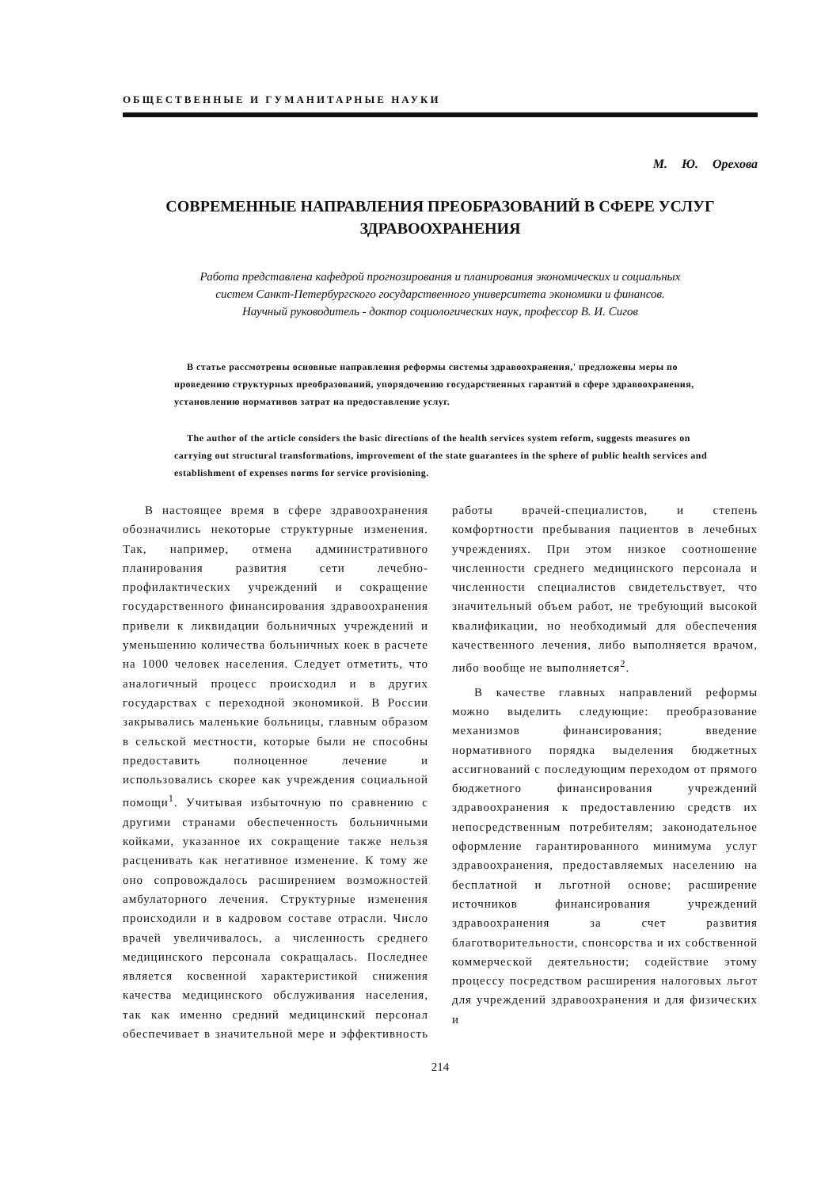ОБЩЕСТВЕННЫЕ И ГУМАНИТАРНЫЕ НАУКИ
М. Ю. Орехова
СОВРЕМЕННЫЕ НАПРАВЛЕНИЯ ПРЕОБРАЗОВАНИЙ В СФЕРЕ УСЛУГ ЗДРАВООХРАНЕНИЯ
Работа представлена кафедрой прогнозирования и планирования экономических и социальных
систем Санкт-Петербургского государственного университета экономики и финансов.
Научный руководитель - доктор социологических наук, профессор В. И. Сигов
В статье рассмотрены основные направления реформы системы здравоохранения,' предложены меры по проведению структурных преобразований, упорядочению государственных гарантий в сфере здравоохранения, установлению нормативов затрат на предоставление услуг.
The author of the article considers the basic directions of the health services system reform, suggests measures on carrying out structural transformations, improvement of the state guarantees in the sphere of public health services and establishment of expenses norms for service provisioning.
В настоящее время в сфере здравоохранения обозначились некоторые структурные изменения. Так, например, отмена административного планирования развития сети лечебно-профилактических учреждений и сокращение государственного финансирования здравоохранения привели к ликвидации больничных учреждений и уменьшению количества больничных коек в расчете на 1000 человек населения. Следует отметить, что аналогичный процесс происходил и в других государствах с переходной экономикой. В России закрывались маленькие больницы, главным образом в сельской местности, которые были не способны предоставить полноценное лечение и использовались скорее как учреждения социальной помощи<sup>1</sup>. Учитывая избыточную по сравнению с другими странами обеспеченность больничными койками, указанное их сокращение также нельзя расценивать как негативное изменение. К тому же оно сопровождалось расширением возможностей амбулаторного лечения. Структурные изменения происходили и в кадровом составе отрасли. Число врачей увеличивалось, а численность среднего медицинского персонала сокращалась. Последнее является косвенной характеристикой снижения качества медицинского обслуживания населения, так как именно средний медицинский персонал обеспечивает в значительной мере и эффективность работы врачей-специалистов, и степень комфортности пребывания пациентов в лечебных учреждениях. При этом низкое соотношение численности среднего медицинского персонала и численности специалистов свидетельствует, что значительный объем работ, не требующий высокой квалификации, но необходимый для обеспечения качественного лечения, либо выполняется врачом, либо вообще не выполняется<sup>2</sup>.
В качестве главных направлений реформы можно выделить следующие: преобразование механизмов финансирования; введение нормативного порядка выделения бюджетных ассигнований с последующим переходом от прямого бюджетного финансирования учреждений здравоохранения к предоставлению средств их непосредственным потребителям; законодательное оформление гарантированного минимума услуг здравоохранения, предоставляемых населению на бесплатной и льготной основе; расширение источников финансирования учреждений здравоохранения за счет развития благотворительности, спонсорства и их собственной коммерческой деятельности; содействие этому процессу посредством расширения налоговых льгот для учреждений здравоохранения и для физических и
214